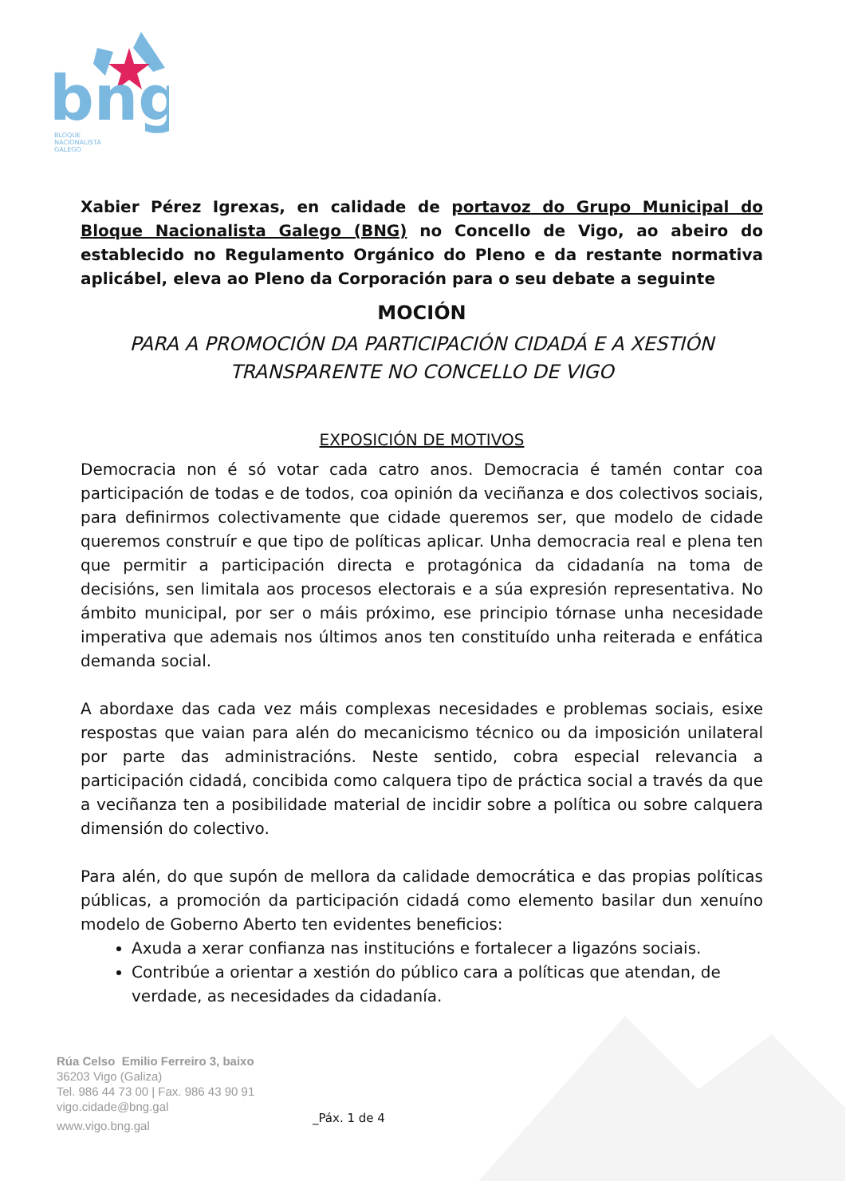bng
BLOQUE
NACIONALISTA
GALEGO
Xabier Pérez Igrexas, en calidade de portavoz do Grupo Municipal do Bloque Nacionalista Galego (BNG) no Concello de Vigo, ao abeiro do establecido no Regulamento Orgánico do Pleno e da restante normativa aplicábel, eleva ao Pleno da Corporación para o seu debate a seguinte
MOCIÓN
PARA A PROMOCIÓN DA PARTICIPACIÓN CIDADÁ E A XESTIÓN TRANSPARENTE NO CONCELLO DE VIGO
EXPOSICIÓN DE MOTIVOS
Democracia non é só votar cada catro anos. Democracia é tamén contar coa participación de todas e de todos, coa opinión da veciñanza e dos colectivos sociais, para definirmos colectivamente que cidade queremos ser, que modelo de cidade queremos construír e que tipo de políticas aplicar. Unha democracia real e plena ten que permitir a participación directa e protagónica da cidadanía na toma de decisións, sen limitala aos procesos electorais e a súa expresión representativa. No ámbito municipal, por ser o máis próximo, ese principio tórnase unha necesidade imperativa que ademais nos últimos anos ten constituído unha reiterada e enfática demanda social.
A abordaxe das cada vez máis complexas necesidades e problemas sociais, esixe respostas que vaian para alén do mecanicismo técnico ou da imposición unilateral por parte das administracións. Neste sentido, cobra especial relevancia a participación cidadá, concibida como calquera tipo de práctica social a través da que a veciñanza ten a posibilidade material de incidir sobre a política ou sobre calquera dimensión do colectivo.
Para alén, do que supón de mellora da calidade democrática e das propias políticas públicas, a promoción da participación cidadá como elemento basilar dun xenuíno modelo de Goberno Aberto ten evidentes beneficios:
Axuda a xerar confianza nas institucións e fortalecer a ligazóns sociais.
Contribúe a orientar a xestión do público cara a políticas que atendan, de verdade, as necesidades da cidadanía.
Rúa Celso Emilio Ferreiro 3, baixo
36203 Vigo (Galiza)
Tel. 986 44 73 00 | Fax. 986 43 90 91
vigo.cidade@bng.gal
www.vigo.bng.gal
_Páx. 1 de 4